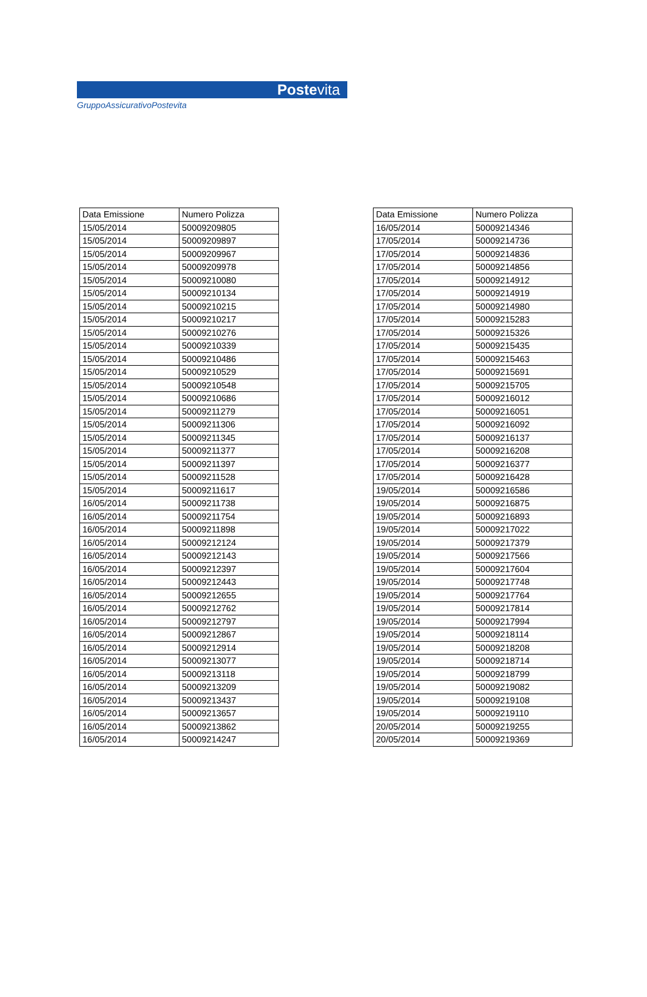Postevita
GruppoAssicurativoPostevita
| Data Emissione | Numero Polizza |
| --- | --- |
| 15/05/2014 | 50009209805 |
| 15/05/2014 | 50009209897 |
| 15/05/2014 | 50009209967 |
| 15/05/2014 | 50009209978 |
| 15/05/2014 | 50009210080 |
| 15/05/2014 | 50009210134 |
| 15/05/2014 | 50009210215 |
| 15/05/2014 | 50009210217 |
| 15/05/2014 | 50009210276 |
| 15/05/2014 | 50009210339 |
| 15/05/2014 | 50009210486 |
| 15/05/2014 | 50009210529 |
| 15/05/2014 | 50009210548 |
| 15/05/2014 | 50009210686 |
| 15/05/2014 | 50009211279 |
| 15/05/2014 | 50009211306 |
| 15/05/2014 | 50009211345 |
| 15/05/2014 | 50009211377 |
| 15/05/2014 | 50009211397 |
| 15/05/2014 | 50009211528 |
| 15/05/2014 | 50009211617 |
| 16/05/2014 | 50009211738 |
| 16/05/2014 | 50009211754 |
| 16/05/2014 | 50009211898 |
| 16/05/2014 | 50009212124 |
| 16/05/2014 | 50009212143 |
| 16/05/2014 | 50009212397 |
| 16/05/2014 | 50009212443 |
| 16/05/2014 | 50009212655 |
| 16/05/2014 | 50009212762 |
| 16/05/2014 | 50009212797 |
| 16/05/2014 | 50009212867 |
| 16/05/2014 | 50009212914 |
| 16/05/2014 | 50009213077 |
| 16/05/2014 | 50009213118 |
| 16/05/2014 | 50009213209 |
| 16/05/2014 | 50009213437 |
| 16/05/2014 | 50009213657 |
| 16/05/2014 | 50009213862 |
| 16/05/2014 | 50009214247 |
| Data Emissione | Numero Polizza |
| --- | --- |
| 16/05/2014 | 50009214346 |
| 17/05/2014 | 50009214736 |
| 17/05/2014 | 50009214836 |
| 17/05/2014 | 50009214856 |
| 17/05/2014 | 50009214912 |
| 17/05/2014 | 50009214919 |
| 17/05/2014 | 50009214980 |
| 17/05/2014 | 50009215283 |
| 17/05/2014 | 50009215326 |
| 17/05/2014 | 50009215435 |
| 17/05/2014 | 50009215463 |
| 17/05/2014 | 50009215691 |
| 17/05/2014 | 50009215705 |
| 17/05/2014 | 50009216012 |
| 17/05/2014 | 50009216051 |
| 17/05/2014 | 50009216092 |
| 17/05/2014 | 50009216137 |
| 17/05/2014 | 50009216208 |
| 17/05/2014 | 50009216377 |
| 17/05/2014 | 50009216428 |
| 19/05/2014 | 50009216586 |
| 19/05/2014 | 50009216875 |
| 19/05/2014 | 50009216893 |
| 19/05/2014 | 50009217022 |
| 19/05/2014 | 50009217379 |
| 19/05/2014 | 50009217566 |
| 19/05/2014 | 50009217604 |
| 19/05/2014 | 50009217748 |
| 19/05/2014 | 50009217764 |
| 19/05/2014 | 50009217814 |
| 19/05/2014 | 50009217994 |
| 19/05/2014 | 50009218114 |
| 19/05/2014 | 50009218208 |
| 19/05/2014 | 50009218714 |
| 19/05/2014 | 50009218799 |
| 19/05/2014 | 50009219082 |
| 19/05/2014 | 50009219108 |
| 19/05/2014 | 50009219110 |
| 20/05/2014 | 50009219255 |
| 20/05/2014 | 50009219369 |